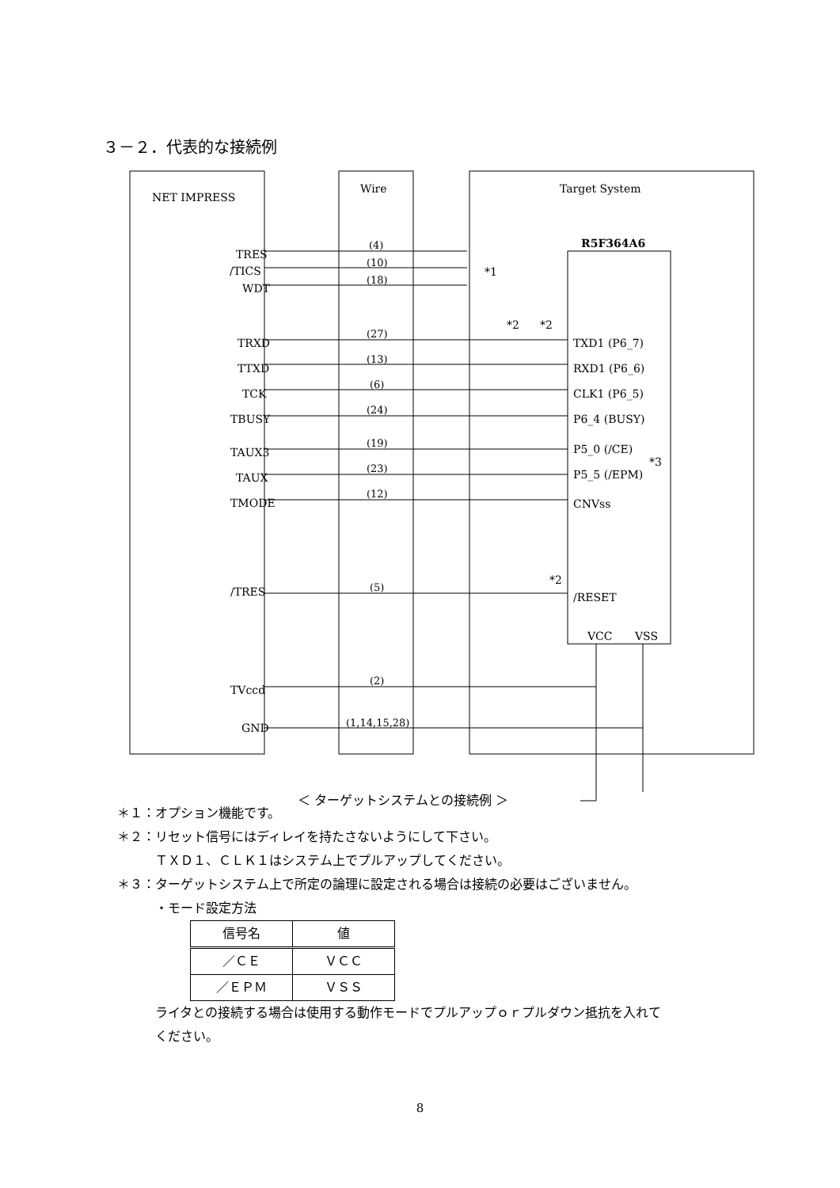３－２．代表的な接続例
NET IMPRESS
Wire
Target System
R5F364A6
TRES
/TICS
WDT
TRXD
TTXD
TCK
TBUSY
TAUX3
TAUX
TMODE
/TRES
TVccd
GND
TXD1 (P6_7)
RXD1 (P6_6)
CLK1 (P6_5)
P6_4 (BUSY)
P5_0 (/CE)
P5_5 (/EPM)
CNVss
/RESET
VCC
VSS
*1
*2
*2
*3
*2
(4)
(10)
(18)
(27)
(13)
(6)
(24)
(19)
(23)
(12)
(5)
(2)
(1,14,15,28)
＜ ターゲットシステムとの接続例 ＞
＊１：オプション機能です。
＊２：リセット信号にはディレイを持たさないようにして下さい。
　　　ＴＸＤ１、ＣＬＫ１はシステム上でプルアップしてください。
＊３：ターゲットシステム上で所定の論理に設定される場合は接続の必要はございません。
　　　・モード設定方法
| 信号名 | 値 |
| --- | --- |
| ／ＣＥ | ＶＣＣ |
| ／ＥＰＭ | ＶＳＳ |
　　　ライタとの接続する場合は使用する動作モードでプルアップｏｒプルダウン抵抗を入れて
　　　ください。
8